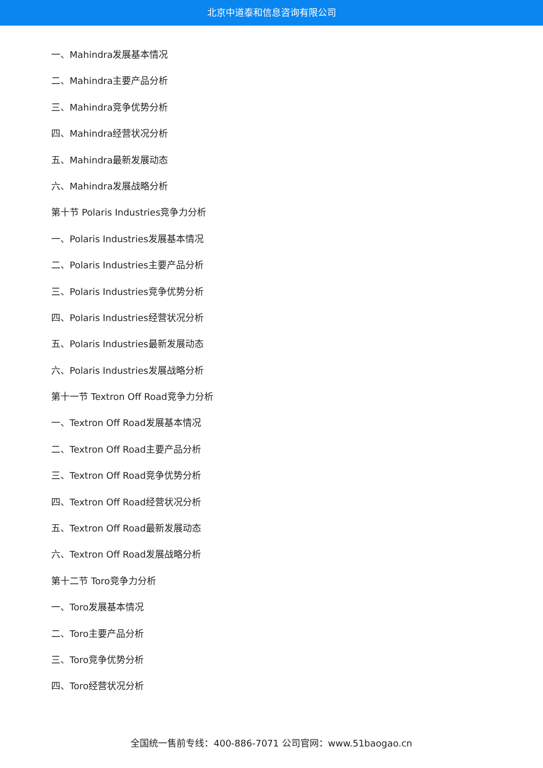北京中道泰和信息咨询有限公司
一、Mahindra发展基本情况
二、Mahindra主要产品分析
三、Mahindra竞争优势分析
四、Mahindra经营状况分析
五、Mahindra最新发展动态
六、Mahindra发展战略分析
第十节 Polaris Industries竞争力分析
一、Polaris Industries发展基本情况
二、Polaris Industries主要产品分析
三、Polaris Industries竞争优势分析
四、Polaris Industries经营状况分析
五、Polaris Industries最新发展动态
六、Polaris Industries发展战略分析
第十一节 Textron Off Road竞争力分析
一、Textron Off Road发展基本情况
二、Textron Off Road主要产品分析
三、Textron Off Road竞争优势分析
四、Textron Off Road经营状况分析
五、Textron Off Road最新发展动态
六、Textron Off Road发展战略分析
第十二节 Toro竞争力分析
一、Toro发展基本情况
二、Toro主要产品分析
三、Toro竞争优势分析
四、Toro经营状况分析
全国统一售前专线：400-886-7071 公司官网：www.51baogao.cn